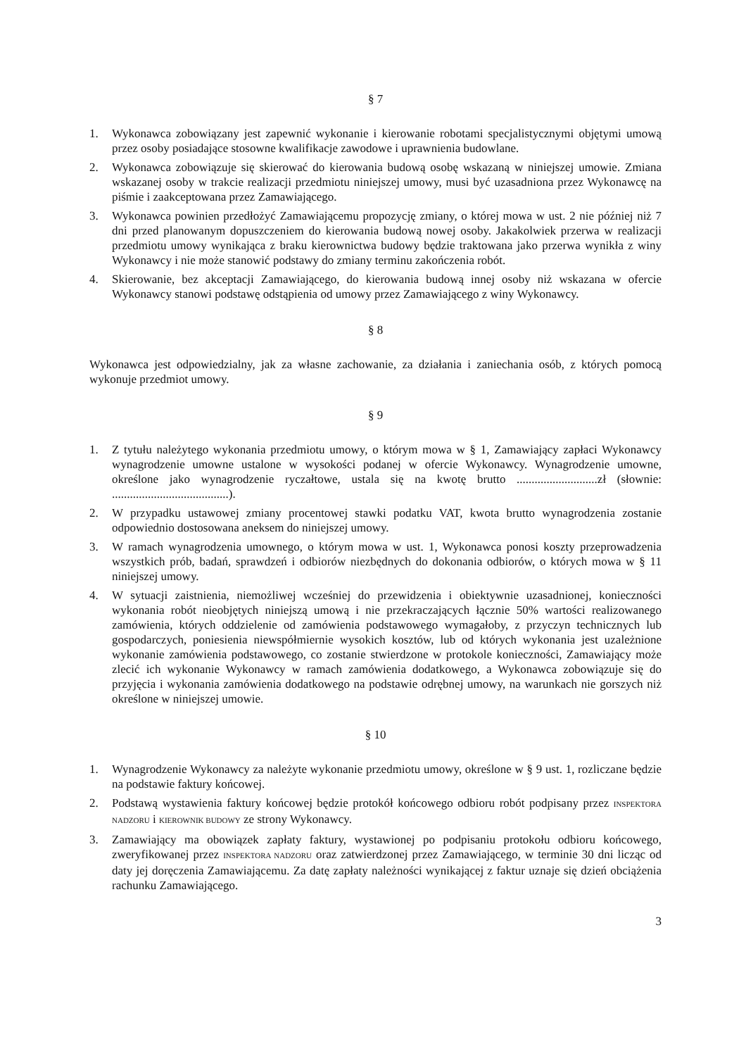§ 7
1. Wykonawca zobowiązany jest zapewnić wykonanie i kierowanie robotami specjalistycznymi objętymi umową przez osoby posiadające stosowne kwalifikacje zawodowe i uprawnienia budowlane.
2. Wykonawca zobowiązuje się skierować do kierowania budową osobę wskazaną w niniejszej umowie. Zmiana wskazanej osoby w trakcie realizacji przedmiotu niniejszej umowy, musi być uzasadniona przez Wykonawcę na piśmie i zaakceptowana przez Zamawiającego.
3. Wykonawca powinien przedłożyć Zamawiającemu propozycję zmiany, o której mowa w ust. 2 nie później niż 7 dni przed planowanym dopuszczeniem do kierowania budową nowej osoby. Jakakolwiek przerwa w realizacji przedmiotu umowy wynikająca z braku kierownictwa budowy będzie traktowana jako przerwa wynikła z winy Wykonawcy i nie może stanowić podstawy do zmiany terminu zakończenia robót.
4. Skierowanie, bez akceptacji Zamawiającego, do kierowania budową innej osoby niż wskazana w ofercie Wykonawcy stanowi podstawę odstąpienia od umowy przez Zamawiającego z winy Wykonawcy.
§ 8
Wykonawca jest odpowiedzialny, jak za własne zachowanie, za działania i zaniechania osób, z których pomocą wykonuje przedmiot umowy.
§ 9
1. Z tytułu należytego wykonania przedmiotu umowy, o którym mowa w § 1, Zamawiający zapłaci Wykonawcy wynagrodzenie umowne ustalone w wysokości podanej w ofercie Wykonawcy. Wynagrodzenie umowne, określone jako wynagrodzenie ryczałtowe, ustala się na kwotę brutto ...........................zł (słownie: .......................................).
2. W przypadku ustawowej zmiany procentowej stawki podatku VAT, kwota brutto wynagrodzenia zostanie odpowiednio dostosowana aneksem do niniejszej umowy.
3. W ramach wynagrodzenia umownego, o którym mowa w ust. 1, Wykonawca ponosi koszty przeprowadzenia wszystkich prób, badań, sprawdzeń i odbiorów niezbędnych do dokonania odbiorów, o których mowa w § 11 niniejszej umowy.
4. W sytuacji zaistnienia, niemożliwej wcześniej do przewidzenia i obiektywnie uzasadnionej, konieczności wykonania robót nieobjętych niniejszą umową i nie przekraczających łącznie 50% wartości realizowanego zamówienia, których oddzielenie od zamówienia podstawowego wymagałoby, z przyczyn technicznych lub gospodarczych, poniesienia niewspółmiernie wysokich kosztów, lub od których wykonania jest uzależnione wykonanie zamówienia podstawowego, co zostanie stwierdzone w protokole konieczności, Zamawiający może zlecić ich wykonanie Wykonawcy w ramach zamówienia dodatkowego, a Wykonawca zobowiązuje się do przyjęcia i wykonania zamówienia dodatkowego na podstawie odrębnej umowy, na warunkach nie gorszych niż określone w niniejszej umowie.
§ 10
1. Wynagrodzenie Wykonawcy za należyte wykonanie przedmiotu umowy, określone w § 9 ust. 1, rozliczane będzie na podstawie faktury końcowej.
2. Podstawą wystawienia faktury końcowej będzie protokół końcowego odbioru robót podpisany przez INSPEKTORA NADZORU i KIEROWNIK BUDOWY ze strony Wykonawcy.
3. Zamawiający ma obowiązek zapłaty faktury, wystawionej po podpisaniu protokołu odbioru końcowego, zweryfikowanej przez INSPEKTORA NADZORU oraz zatwierdzonej przez Zamawiającego, w terminie 30 dni licząc od daty jej doręczenia Zamawiającemu. Za datę zapłaty należności wynikającej z faktur uznaje się dzień obciążenia rachunku Zamawiającego.
3